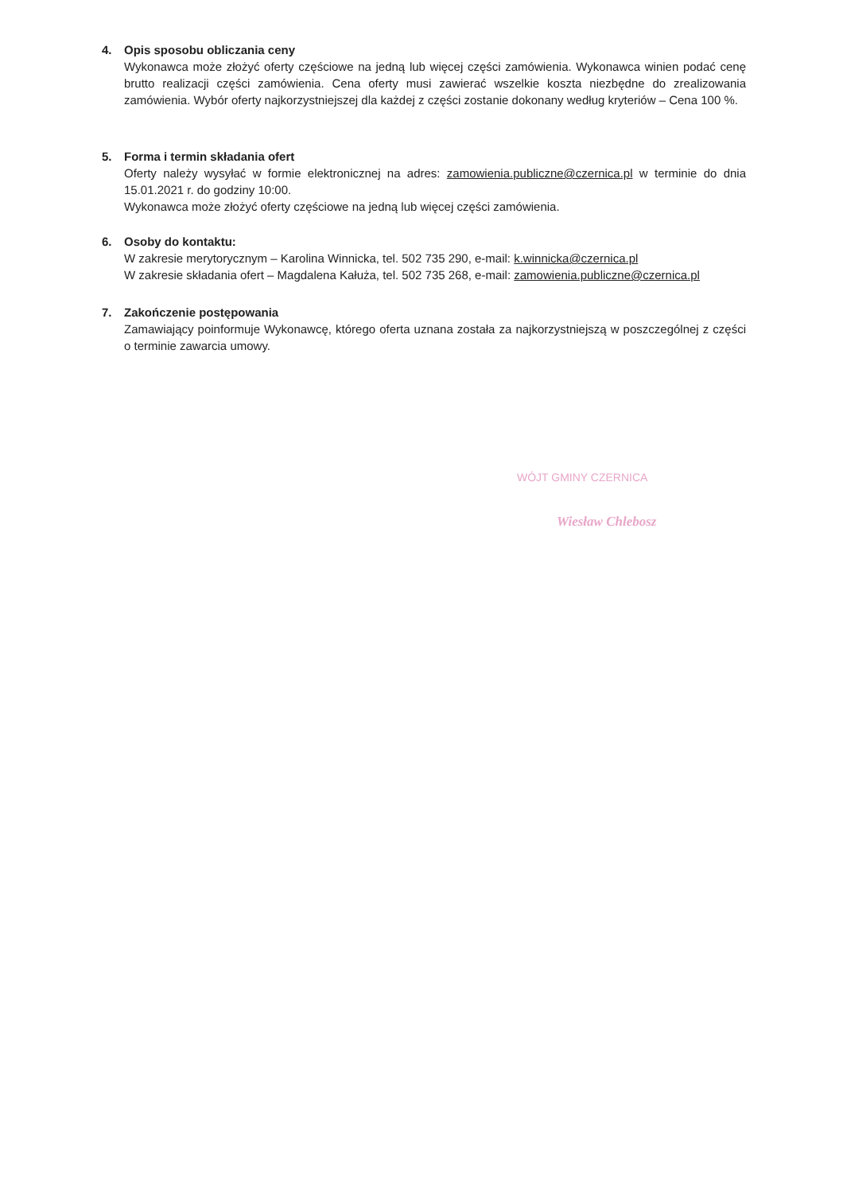4. Opis sposobu obliczania ceny
Wykonawca może złożyć oferty częściowe na jedną lub więcej części zamówienia. Wykonawca winien podać cenę brutto realizacji części zamówienia. Cena oferty musi zawierać wszelkie koszta niezbędne do zrealizowania zamówienia. Wybór oferty najkorzystniejszej dla każdej z części zostanie dokonany według kryteriów – Cena 100 %.
5. Forma i termin składania ofert
Oferty należy wysyłać w formie elektronicznej na adres: zamowienia.publiczne@czernica.pl w terminie do dnia 15.01.2021 r. do godziny 10:00.
Wykonawca może złożyć oferty częściowe na jedną lub więcej części zamówienia.
6. Osoby do kontaktu:
W zakresie merytorycznym – Karolina Winnicka, tel. 502 735 290, e-mail: k.winnicka@czernica.pl
W zakresie składania ofert – Magdalena Kałuża, tel. 502 735 268, e-mail: zamowienia.publiczne@czernica.pl
7. Zakończenie postępowania
Zamawiający poinformuje Wykonawcę, którego oferta uznana została za najkorzystniejszą w poszczególnej z części o terminie zawarcia umowy.
WÓJT GMINY CZERNICA
Wiesław Chlebosz